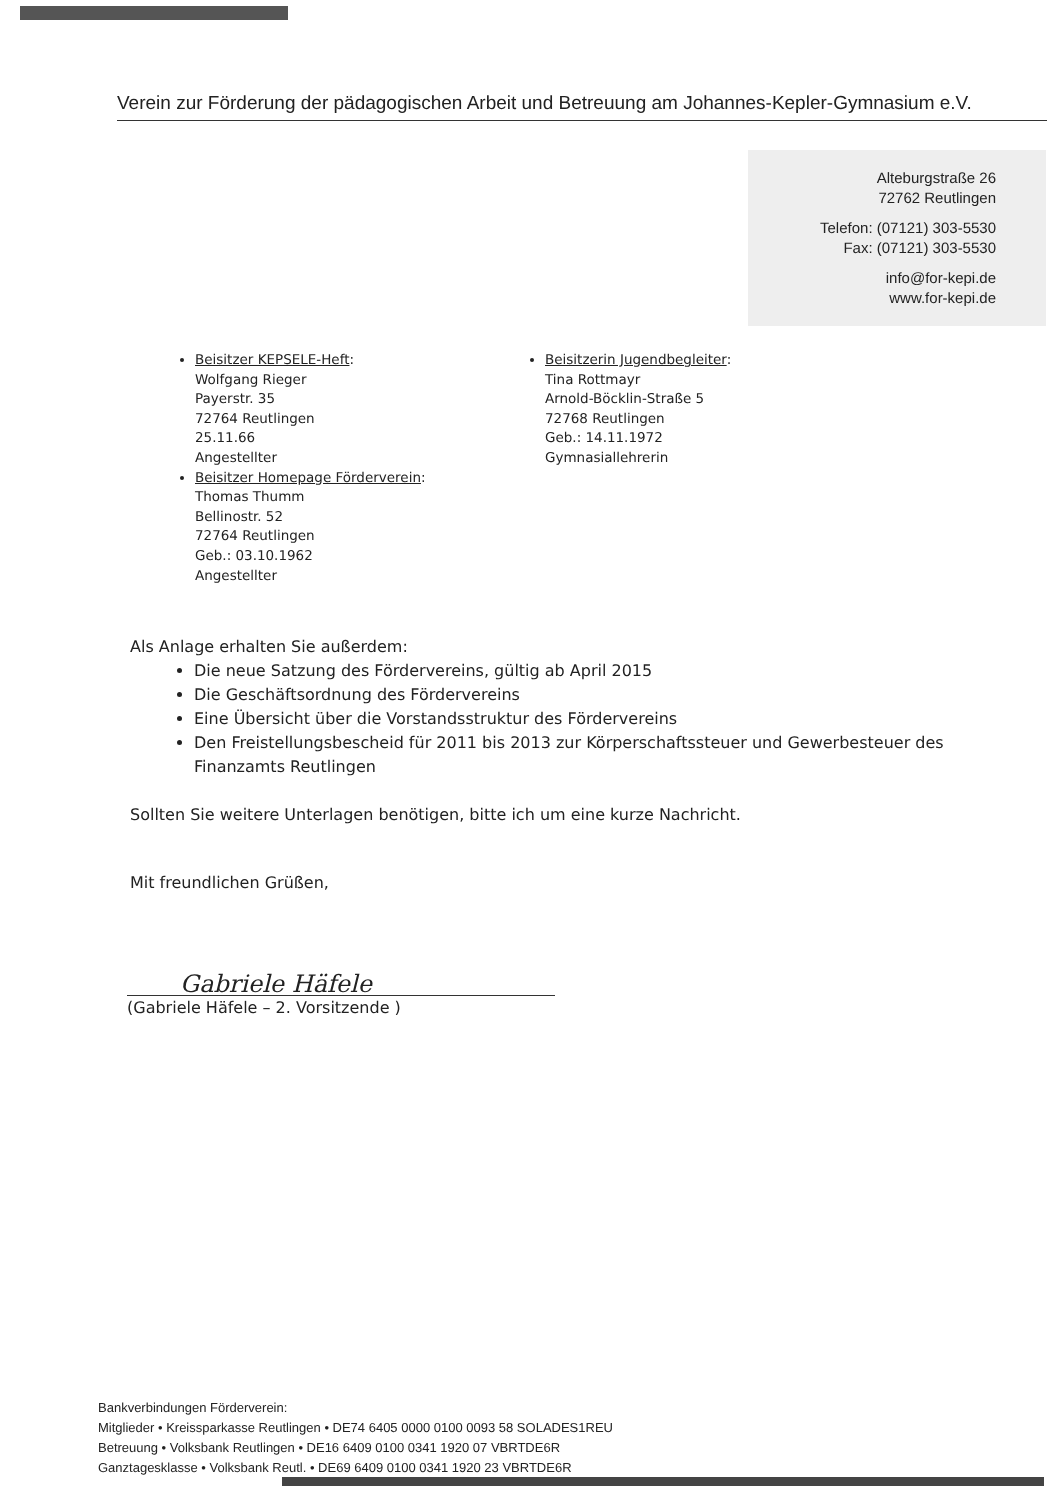Verein zur Förderung der pädagogischen Arbeit und Betreuung am Johannes-Kepler-Gymnasium e.V.
Alteburgstraße 26
72762 Reutlingen
Telefon: (07121) 303-5530
Fax: (07121) 303-5530
info@for-kepi.de
www.for-kepi.de
Beisitzer KEPSELE-Heft:
Wolfgang Rieger
Payerstr. 35
72764 Reutlingen
25.11.66
Angestellter
Beisitzer Homepage Förderverein:
Thomas Thumm
Bellinostr. 52
72764 Reutlingen
Geb.: 03.10.1962
Angestellter
Beisitzerin Jugendbegleiter:
Tina Rottmayr
Arnold-Böcklin-Straße 5
72768 Reutlingen
Geb.: 14.11.1972
Gymnasiallehrerin
Als Anlage erhalten Sie außerdem:
Die neue Satzung des Fördervereins, gültig ab April 2015
Die Geschäftsordnung des Fördervereins
Eine Übersicht über die Vorstandsstruktur des Fördervereins
Den Freistellungsbescheid für 2011 bis 2013 zur Körperschaftssteuer und Gewerbesteuer des Finanzamts Reutlingen
Sollten Sie weitere Unterlagen benötigen, bitte ich um eine kurze Nachricht.
Mit freundlichen Grüßen,
Gabriele Häfele
(Gabriele Häfele – 2. Vorsitzende )
Bankverbindungen Förderverein:
Mitglieder • Kreissparkasse Reutlingen • DE74 6405 0000 0100 0093 58 SOLADES1REU
Betreuung • Volksbank Reutlingen • DE16 6409 0100 0341 1920 07 VBRTDE6R
Ganztagesklasse • Volksbank Reutl. • DE69 6409 0100 0341 1920 23 VBRTDE6R